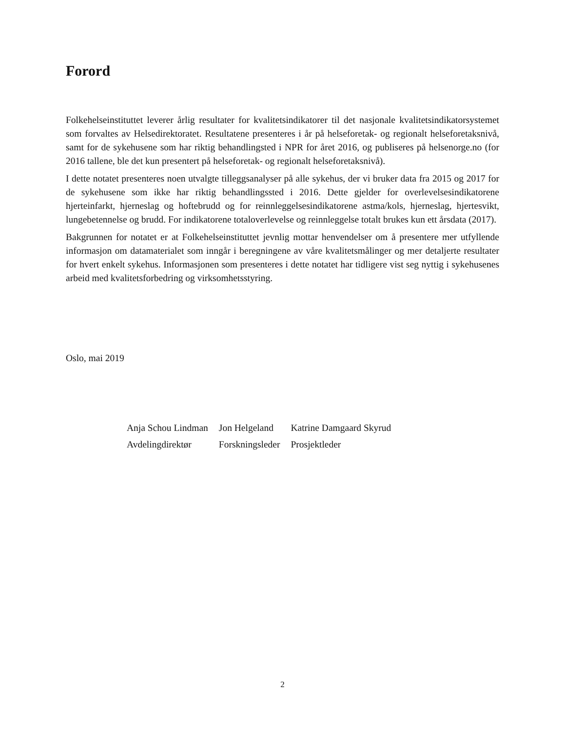Forord
Folkehelseinstituttet leverer årlig resultater for kvalitetsindikatorer til det nasjonale kvalitetsindikatorsystemet som forvaltes av Helsedirektoratet. Resultatene presenteres i år på helseforetak- og regionalt helseforetaksnivå, samt for de sykehusene som har riktig behandlingsted i NPR for året 2016, og publiseres på helsenorge.no (for 2016 tallene, ble det kun presentert på helseforetak- og regionalt helseforetaksnivå).
I dette notatet presenteres noen utvalgte tilleggsanalyser på alle sykehus, der vi bruker data fra 2015 og 2017 for de sykehusene som ikke har riktig behandlingssted i 2016. Dette gjelder for overlevelsesindikatorene hjerteinfarkt, hjerneslag og hoftebrudd og for reinnleggelsesindikatorene astma/kols, hjerneslag, hjertesvikt, lungebetennelse og brudd. For indikatorene totaloverlevelse og reinnleggelse totalt brukes kun ett årsdata (2017).
Bakgrunnen for notatet er at Folkehelseinstituttet jevnlig mottar henvendelser om å presentere mer utfyllende informasjon om datamaterialet som inngår i beregningene av våre kvalitetsmålinger og mer detaljerte resultater for hvert enkelt sykehus. Informasjonen som presenteres i dette notatet har tidligere vist seg nyttig i sykehusenes arbeid med kvalitetsforbedring og virksomhetsstyring.
Oslo, mai 2019
| Anja Schou Lindman | Jon Helgeland | Katrine Damgaard Skyrud |
| Avdelingdirektør | Forskningsleder | Prosjektleder |
2